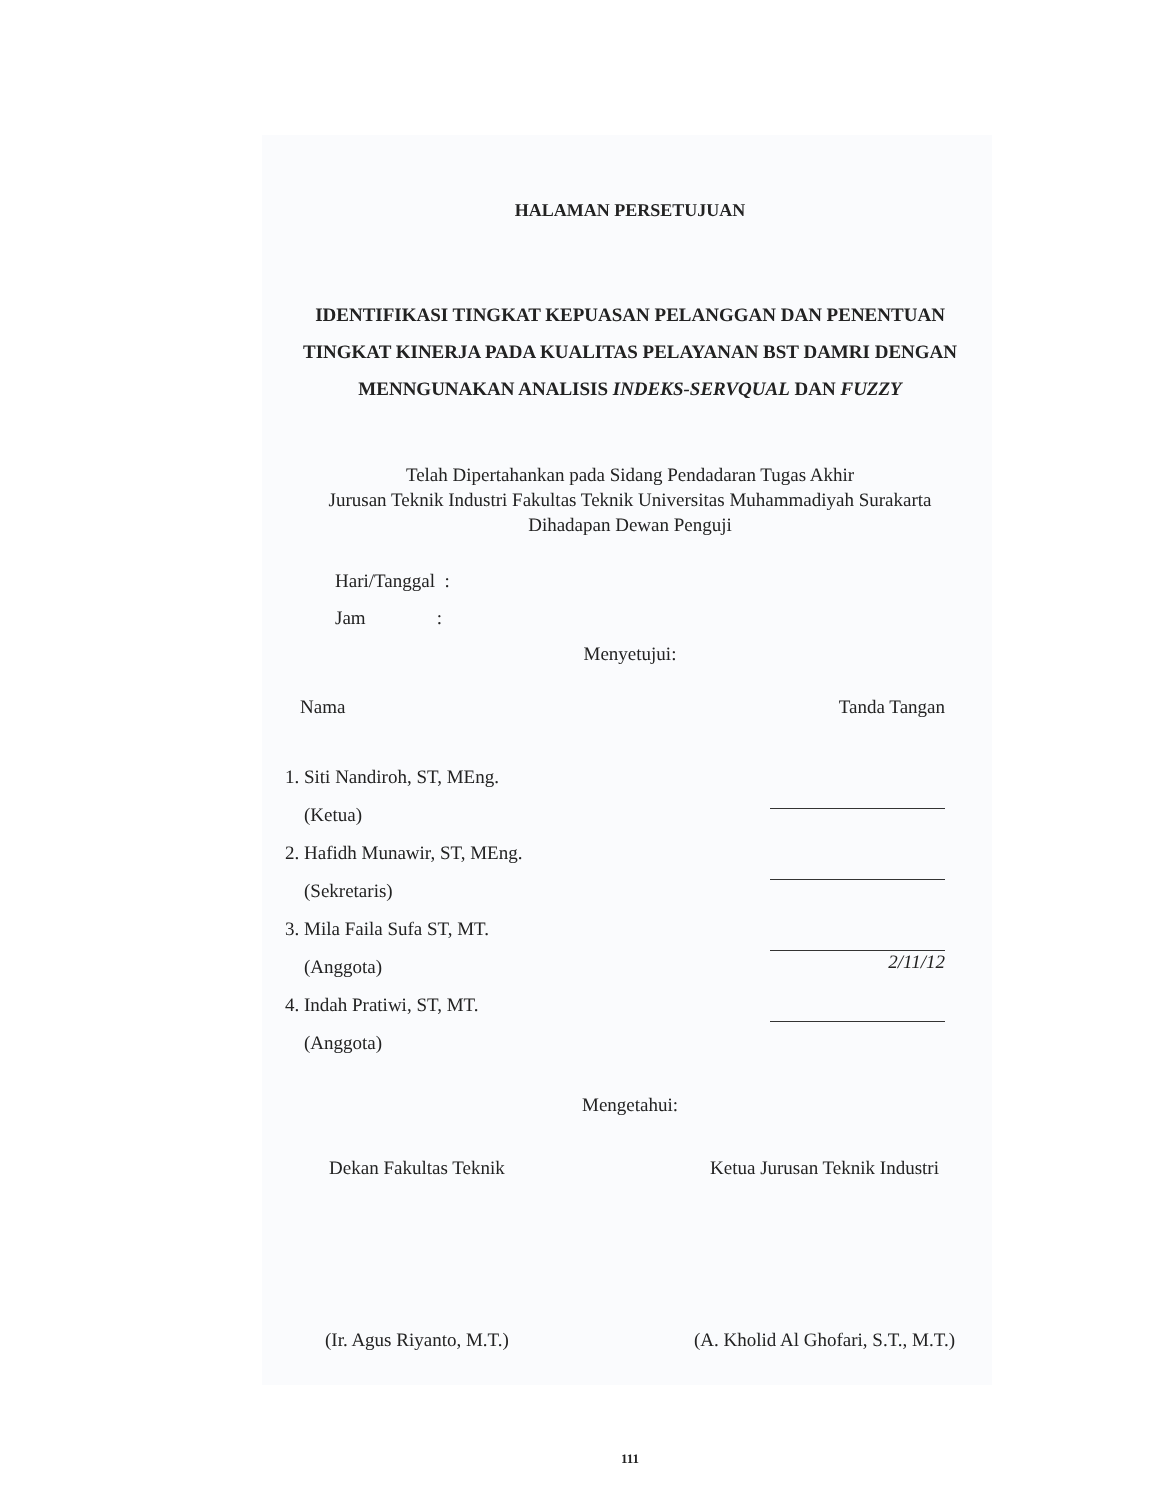HALAMAN PERSETUJUAN
IDENTIFIKASI TINGKAT KEPUASAN PELANGGAN DAN PENENTUAN TINGKAT KINERJA PADA KUALITAS PELAYANAN BST DAMRI DENGAN MENNGUNAKAN ANALISIS INDEKS-SERVQUAL DAN FUZZY
Telah Dipertahankan pada Sidang Pendadaran Tugas Akhir
Jurusan Teknik Industri Fakultas Teknik Universitas Muhammadiyah Surakarta
Dihadapan Dewan Penguji
Hari/Tanggal :
Jam :
Menyetujui:
Nama Tanda Tangan
1. Siti Nandiroh, ST, MEng.
(Ketua)
2. Hafidh Munawir, ST, MEng.
(Sekretaris)
3. Mila Faila Sufa ST, MT.
(Anggota)
4. Indah Pratiwi, ST, MT.
(Anggota)
2/11/12
Mengetahui:
Dekan Fakultas Teknik
(Ir. Agus Riyanto, M.T.)
Ketua Jurusan Teknik Industri
(A. Kholid Al Ghofari, S.T., M.T.)
111